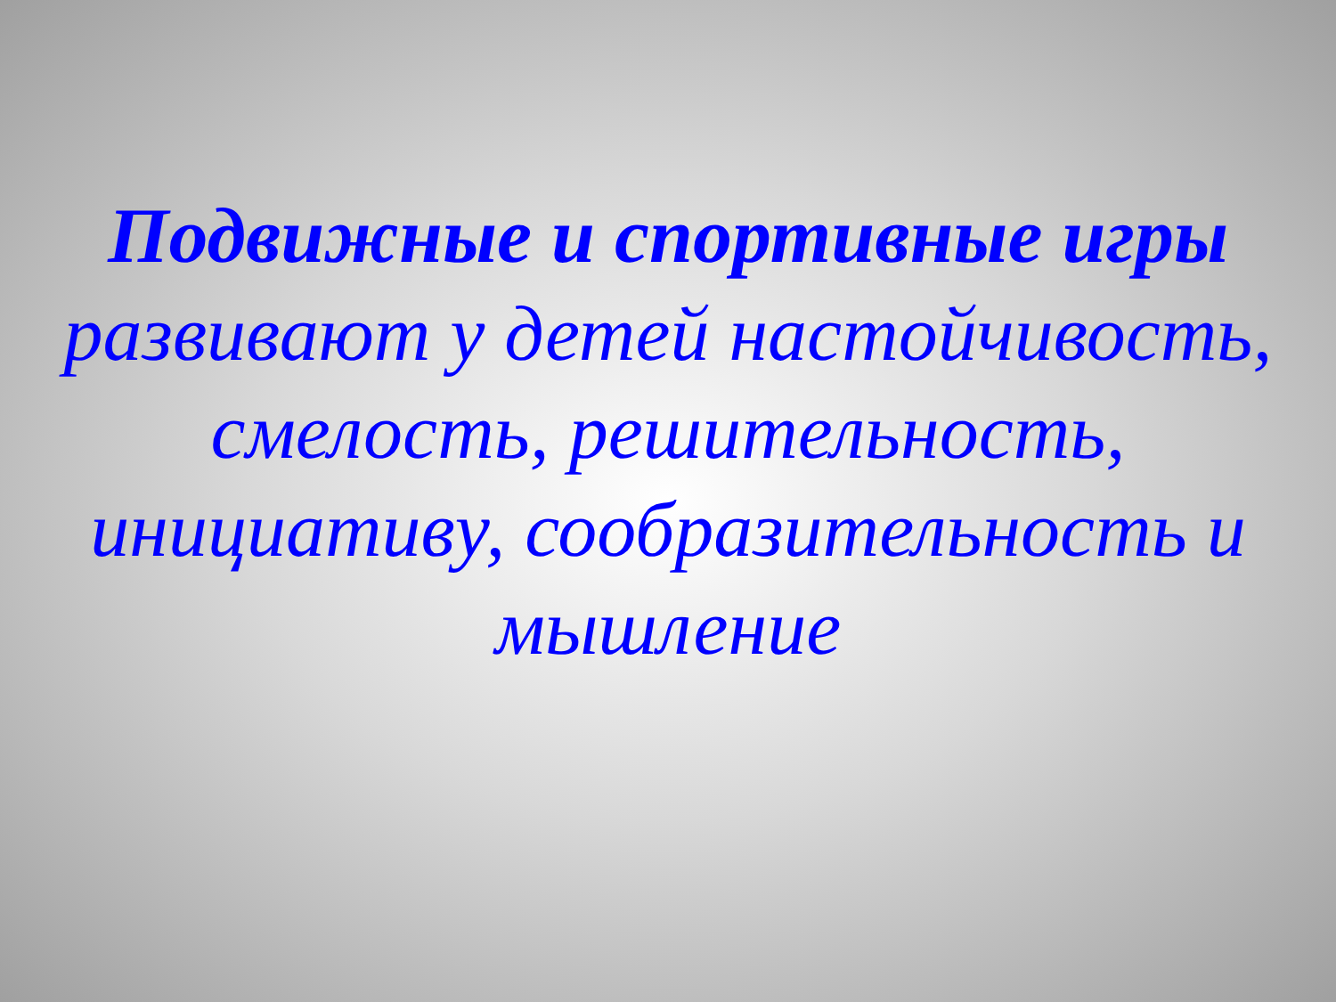Подвижные и спортивные игры развивают у детей настойчивость, смелость, решительность, инициативу, сообразительность и мышление